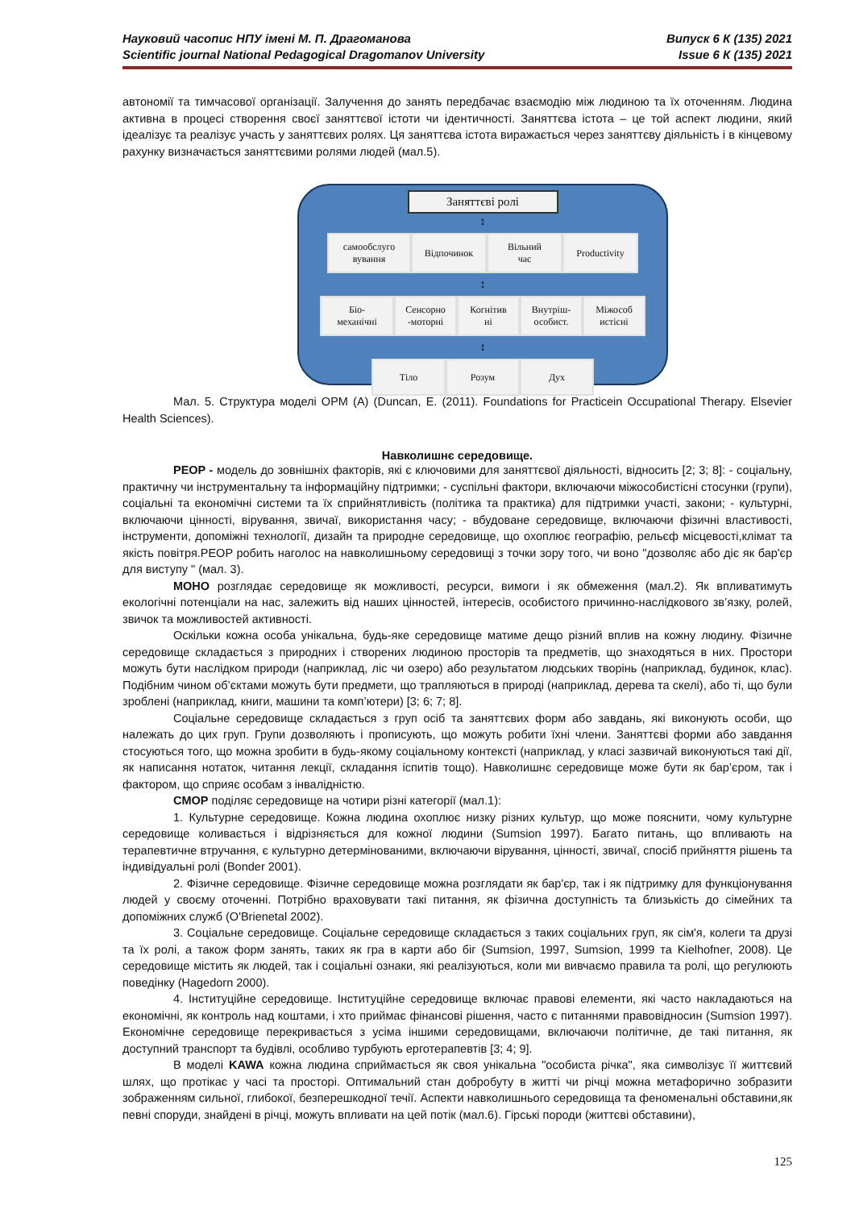Науковий часопис НПУ імені М. П. Драгоманова
Scientific journal National Pedagogical Dragomanov University
Випуск 6 К (135) 2021
Issue 6 К (135) 2021
автономії та тимчасової організації. Залучення до занять передбачає взаємодію між людиною та їх оточенням. Людина активна в процесі створення своєї заняттєвої істоти чи ідентичності. Заняттєва істота – це той аспект людини, який ідеалізує та реалізує участь у заняттєвих ролях. Ця заняттєва істота виражається через заняттєву діяльність і в кінцевому рахунку визначається заняттєвими ролями людей (мал.5).
Заняттєві ролі
↕
самообслуго
вування
Відпочинок Вільний
час
Productivity
↕
Біо-
механічні
Сенсорно
-моторні
Когнітив
ні
Внутріш-
особист.
Міжособ
истісні
↕
Тіло Розум Дух
Мал. 5. Структура моделі OPM (A) (Duncan, E. (2011). Foundations for Practicein Occupational Therapy. Elsevier Health Sciences).
Навколишнє середовище.
PEOP - модель до зовнішніх факторів, які є ключовими для заняттєвої діяльності, відносить [2; 3; 8]: - соціальну, практичну чи інструментальну та інформаційну підтримки; - суспільні фактори, включаючи міжособистісні стосунки (групи), соціальні та економічні системи та їх сприйнятливість (політика та практика) для підтримки участі, закони; - культурні, включаючи цінності, вірування, звичаї, використання часу; - вбудоване середовище, включаючи фізичні властивості, інструменти, допоміжні технології, дизайн та природне середовище, що охоплює географію, рельєф місцевості,клімат та якість повітря.PEOP робить наголос на навколишньому середовищі з точки зору того, чи воно "дозволяє або діє як бар'єр для виступу " (мал. 3).
МОНО розглядає середовище як можливості, ресурси, вимоги і як обмеження (мал.2). Як впливатимуть екологічні потенціали на нас, залежить від наших цінностей, інтересів, особистого причинно-наслідкового зв’язку, ролей, звичок та можливостей активності.
Оскільки кожна особа унікальна, будь-яке середовище матиме дещо різний вплив на кожну людину. Фізичне середовище складається з природних і створених людиною просторів та предметів, що знаходяться в них. Простори можуть бути наслідком природи (наприклад, ліс чи озеро) або результатом людських творінь (наприклад, будинок, клас). Подібним чином об’єктами можуть бути предмети, що трапляються в природі (наприклад, дерева та скелі), або ті, що були зроблені (наприклад, книги, машини та комп’ютери) [3; 6; 7; 8].
Соціальне середовище складається з груп осіб та заняттєвих форм або завдань, які виконують особи, що належать до цих груп. Групи дозволяють і прописують, що можуть робити їхні члени. Заняттєві форми або завдання стосуються того, що можна зробити в будь-якому соціальному контексті (наприклад, у класі зазвичай виконуються такі дії, як написання нотаток, читання лекції, складання іспитів тощо). Навколишнє середовище може бути як бар’єром, так і фактором, що сприяє особам з інвалідністю.
CMOP поділяє середовище на чотири різні категорії (мал.1):
1. Культурне середовище. Кожна людина охоплює низку різних культур, що може пояснити, чому культурне середовище коливається і відрізняється для кожної людини (Sumsion 1997). Багато питань, що впливають на терапевтичне втручання, є культурно детермінованими, включаючи вірування, цінності, звичаї, спосіб прийняття рішень та індивідуальні ролі (Bonder 2001).
2. Фізичне середовище. Фізичне середовище можна розглядати як бар'єр, так і як підтримку для функціонування людей у своєму оточенні. Потрібно враховувати такі питання, як фізична доступність та близькість до сімейних та допоміжних служб (O'Brienetal 2002).
3. Соціальне середовище. Соціальне середовище складається з таких соціальних груп, як сім'я, колеги та друзі та їх ролі, а також форм занять, таких як гра в карти або біг (Sumsion, 1997, Sumsion, 1999 та Kielhofner, 2008). Це середовище містить як людей, так і соціальні ознаки, які реалізуються, коли ми вивчаємо правила та ролі, що регулюють поведінку (Hagedorn 2000).
4. Інституційне середовище. Інституційне середовище включає правові елементи, які часто накладаються на економічні, як контроль над коштами, і хто приймає фінансові рішення, часто є питаннями правовідносин (Sumsion 1997). Економічне середовище перекривається з усіма іншими середовищами, включаючи політичне, де такі питання, як доступний транспорт та будівлі, особливо турбують ерготерапевтів [3; 4; 9].
В моделі KAWA кожна людина сприймається як своя унікальна "особиста річка", яка символізує її життєвий шлях, що протікає у часі та просторі. Оптимальний стан добробуту в житті чи річці можна метафорично зобразити зображенням сильної, глибокої, безперешкодної течії. Аспекти навколишнього середовища та феноменальні обставини,як певні споруди, знайдені в річці, можуть впливати на цей потік (мал.6). Гірські породи (життєві обставини),
125